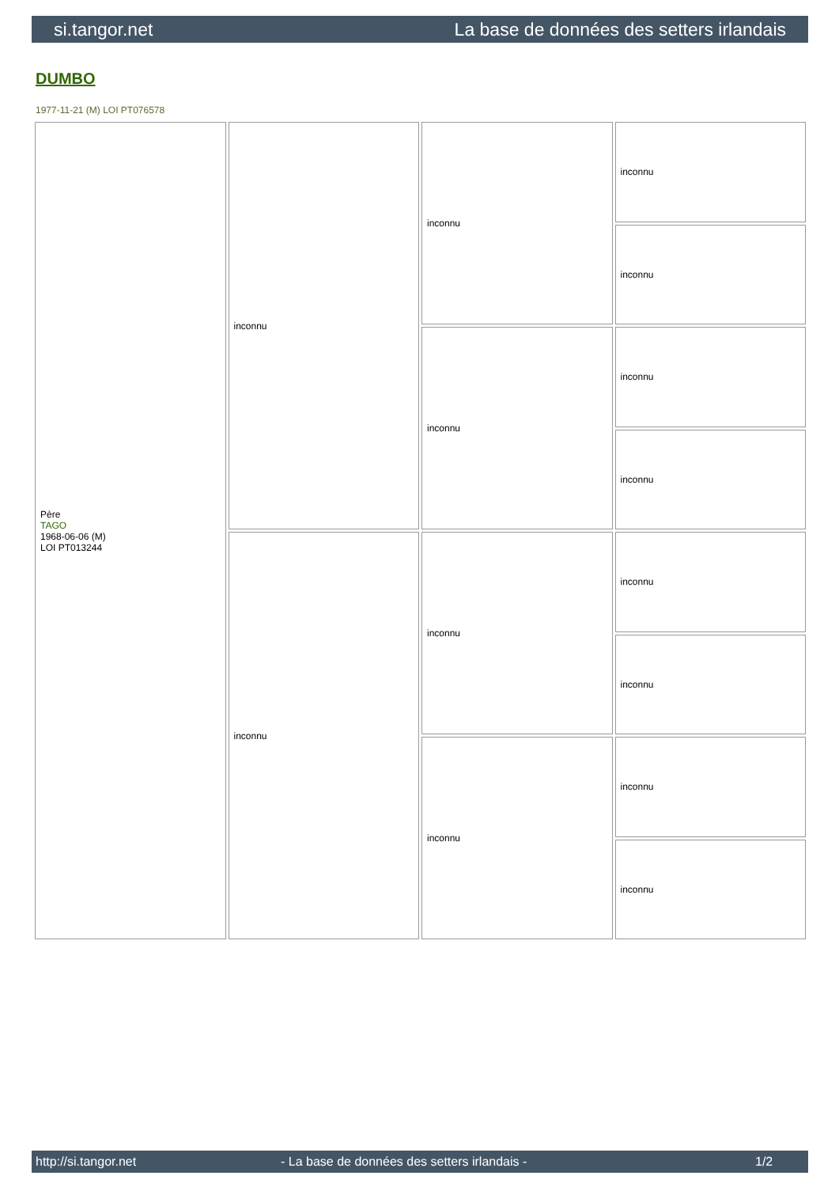si.tangor.net La base de données des setters irlandais
DUMBO
1977-11-21 (M) LOI PT076578
| Père TAGO 1968-06-06 (M) LOI PT013244 | inconnu | inconnu | inconnu |
| | | | inconnu |
| | | inconnu | inconnu |
| | | | inconnu |
| | inconnu | inconnu | inconnu |
| | | | inconnu |
| | | inconnu | inconnu |
| | | | inconnu |
http://si.tangor.net - La base de données des setters irlandais - 1/2